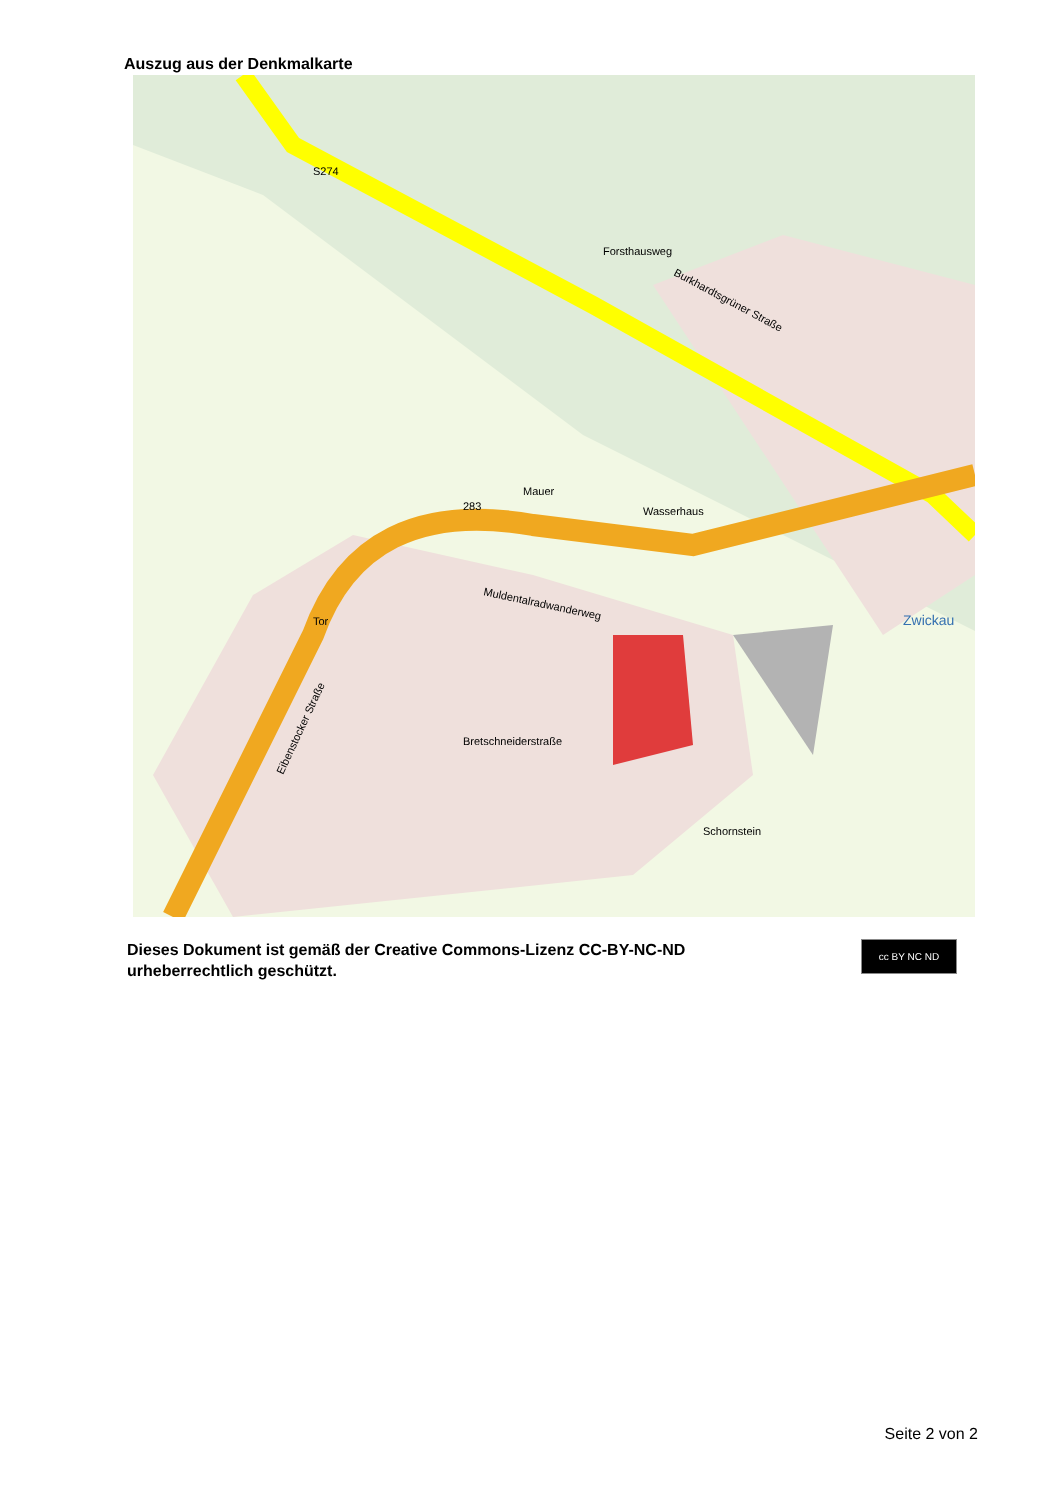Auszug aus der Denkmalkarte
Burkhardtsgrüner Straße
Forsthausweg
Mauer
Wasserhaus
Bretschneiderstraße
Schornstein
Tor
Muldentalradwanderweg
Zwickau
Eibenstocker Straße
283
S274
Dieses Dokument ist gemäß der Creative Commons-Lizenz CC-BY-NC-ND
urheberrechtlich geschützt.
cc BY NC ND
Seite 2 von 2